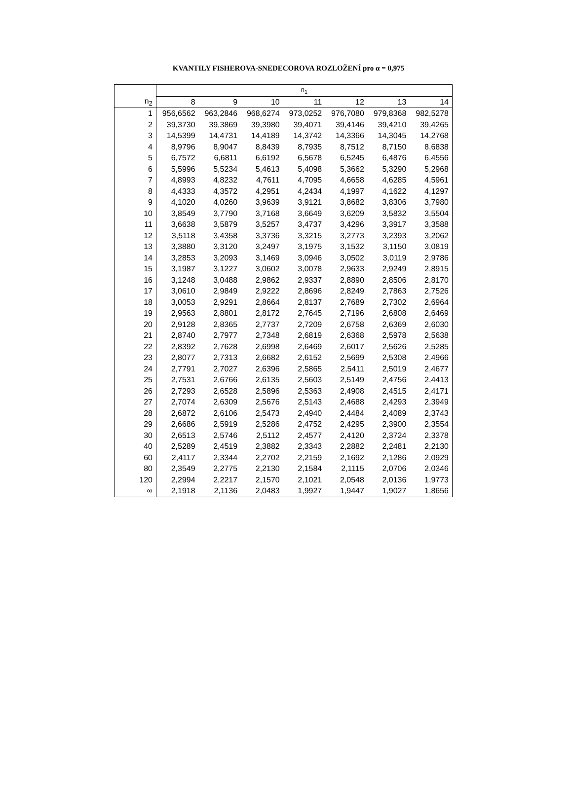KVANTILY FISHEROVA-SNEDECOROVA ROZLOŽENÍ pro α = 0,975
| | n<sub>1</sub> | | | | | | |
| --- | --- | --- | --- | --- | --- | --- | --- |
| n<sub>2</sub> | 8 | 9 | 10 | 11 | 12 | 13 | 14 |
| 1 | 956,6562 | 963,2846 | 968,6274 | 973,0252 | 976,7080 | 979,8368 | 982,5278 |
| 2 | 39,3730 | 39,3869 | 39,3980 | 39,4071 | 39,4146 | 39,4210 | 39,4265 |
| 3 | 14,5399 | 14,4731 | 14,4189 | 14,3742 | 14,3366 | 14,3045 | 14,2768 |
| 4 | 8,9796 | 8,9047 | 8,8439 | 8,7935 | 8,7512 | 8,7150 | 8,6838 |
| 5 | 6,7572 | 6,6811 | 6,6192 | 6,5678 | 6,5245 | 6,4876 | 6,4556 |
| 6 | 5,5996 | 5,5234 | 5,4613 | 5,4098 | 5,3662 | 5,3290 | 5,2968 |
| 7 | 4,8993 | 4,8232 | 4,7611 | 4,7095 | 4,6658 | 4,6285 | 4,5961 |
| 8 | 4,4333 | 4,3572 | 4,2951 | 4,2434 | 4,1997 | 4,1622 | 4,1297 |
| 9 | 4,1020 | 4,0260 | 3,9639 | 3,9121 | 3,8682 | 3,8306 | 3,7980 |
| 10 | 3,8549 | 3,7790 | 3,7168 | 3,6649 | 3,6209 | 3,5832 | 3,5504 |
| 11 | 3,6638 | 3,5879 | 3,5257 | 3,4737 | 3,4296 | 3,3917 | 3,3588 |
| 12 | 3,5118 | 3,4358 | 3,3736 | 3,3215 | 3,2773 | 3,2393 | 3,2062 |
| 13 | 3,3880 | 3,3120 | 3,2497 | 3,1975 | 3,1532 | 3,1150 | 3,0819 |
| 14 | 3,2853 | 3,2093 | 3,1469 | 3,0946 | 3,0502 | 3,0119 | 2,9786 |
| 15 | 3,1987 | 3,1227 | 3,0602 | 3,0078 | 2,9633 | 2,9249 | 2,8915 |
| 16 | 3,1248 | 3,0488 | 2,9862 | 2,9337 | 2,8890 | 2,8506 | 2,8170 |
| 17 | 3,0610 | 2,9849 | 2,9222 | 2,8696 | 2,8249 | 2,7863 | 2,7526 |
| 18 | 3,0053 | 2,9291 | 2,8664 | 2,8137 | 2,7689 | 2,7302 | 2,6964 |
| 19 | 2,9563 | 2,8801 | 2,8172 | 2,7645 | 2,7196 | 2,6808 | 2,6469 |
| 20 | 2,9128 | 2,8365 | 2,7737 | 2,7209 | 2,6758 | 2,6369 | 2,6030 |
| 21 | 2,8740 | 2,7977 | 2,7348 | 2,6819 | 2,6368 | 2,5978 | 2,5638 |
| 22 | 2,8392 | 2,7628 | 2,6998 | 2,6469 | 2,6017 | 2,5626 | 2,5285 |
| 23 | 2,8077 | 2,7313 | 2,6682 | 2,6152 | 2,5699 | 2,5308 | 2,4966 |
| 24 | 2,7791 | 2,7027 | 2,6396 | 2,5865 | 2,5411 | 2,5019 | 2,4677 |
| 25 | 2,7531 | 2,6766 | 2,6135 | 2,5603 | 2,5149 | 2,4756 | 2,4413 |
| 26 | 2,7293 | 2,6528 | 2,5896 | 2,5363 | 2,4908 | 2,4515 | 2,4171 |
| 27 | 2,7074 | 2,6309 | 2,5676 | 2,5143 | 2,4688 | 2,4293 | 2,3949 |
| 28 | 2,6872 | 2,6106 | 2,5473 | 2,4940 | 2,4484 | 2,4089 | 2,3743 |
| 29 | 2,6686 | 2,5919 | 2,5286 | 2,4752 | 2,4295 | 2,3900 | 2,3554 |
| 30 | 2,6513 | 2,5746 | 2,5112 | 2,4577 | 2,4120 | 2,3724 | 2,3378 |
| 40 | 2,5289 | 2,4519 | 2,3882 | 2,3343 | 2,2882 | 2,2481 | 2,2130 |
| 60 | 2,4117 | 2,3344 | 2,2702 | 2,2159 | 2,1692 | 2,1286 | 2,0929 |
| 80 | 2,3549 | 2,2775 | 2,2130 | 2,1584 | 2,1115 | 2,0706 | 2,0346 |
| 120 | 2,2994 | 2,2217 | 2,1570 | 2,1021 | 2,0548 | 2,0136 | 1,9773 |
| ∞ | 2,1918 | 2,1136 | 2,0483 | 1,9927 | 1,9447 | 1,9027 | 1,8656 |